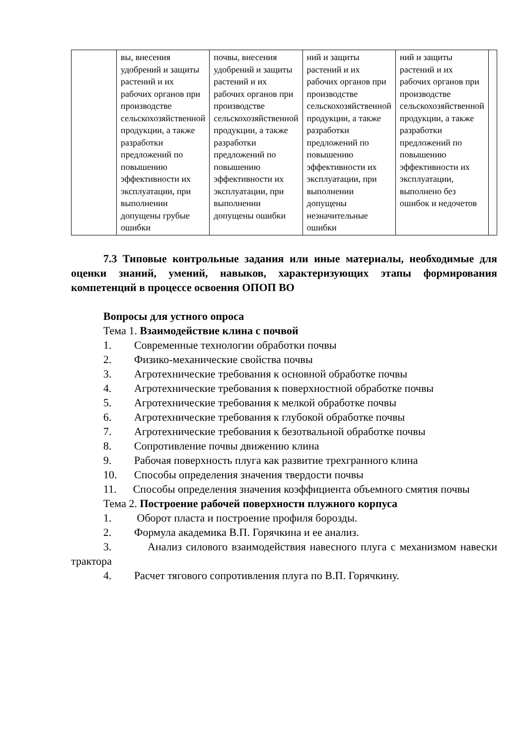| | вы, внесения удобрений и защиты растений и их рабочих органов при производстве сельскохозяйственной продукции, а также разработки предложений по повышению эффективности их эксплуатации, при выполнении допущены грубые ошибки | почвы, внесения удобрений и защиты растений и их рабочих органов при производстве сельскохозяйственной продукции, а также разработки предложений по повышению эффективности их эксплуатации, при выполнении допущены ошибки | ний и защиты растений и их рабочих органов при производстве сельскохозяйственной продукции, а также разработки предложений по повышению эффективности их эксплуатации, при выполнении допущены незначительные ошибки | ний и защиты растений и их рабочих органов при производстве сельскохозяйственной продукции, а также разработки предложений по повышению эффективности их эксплуатации, выполнено без ошибок и недочетов | |
7.3 Типовые контрольные задания или иные материалы, необходимые для оценки знаний, умений, навыков, характеризующих этапы формирования компетенций в процессе освоения ОПОП ВО
Вопросы для устного опроса
Тема 1. Взаимодействие клина с почвой
1. Современные технологии обработки почвы
2. Физико-механические свойства почвы
3. Агротехнические требования к основной обработке почвы
4. Агротехнические требования к поверхностной обработке почвы
5. Агротехнические требования к мелкой обработке почвы
6. Агротехнические требования к глубокой обработке почвы
7. Агротехнические требования к безотвальной обработке почвы
8. Сопротивление почвы движению клина
9. Рабочая поверхность плуга как развитие трехгранного клина
10. Способы определения значения твердости почвы
11. Способы определения значения коэффициента объемного смятия почвы
Тема 2. Построение рабочей поверхности плужного корпуса
1. Оборот пласта и построение профиля борозды.
2. Формула академика В.П. Горячкина и ее анализ.
3. Анализ силового взаимодействия навесного плуга с механизмом навески трактора
4. Расчет тягового сопротивления плуга по В.П. Горячкину.